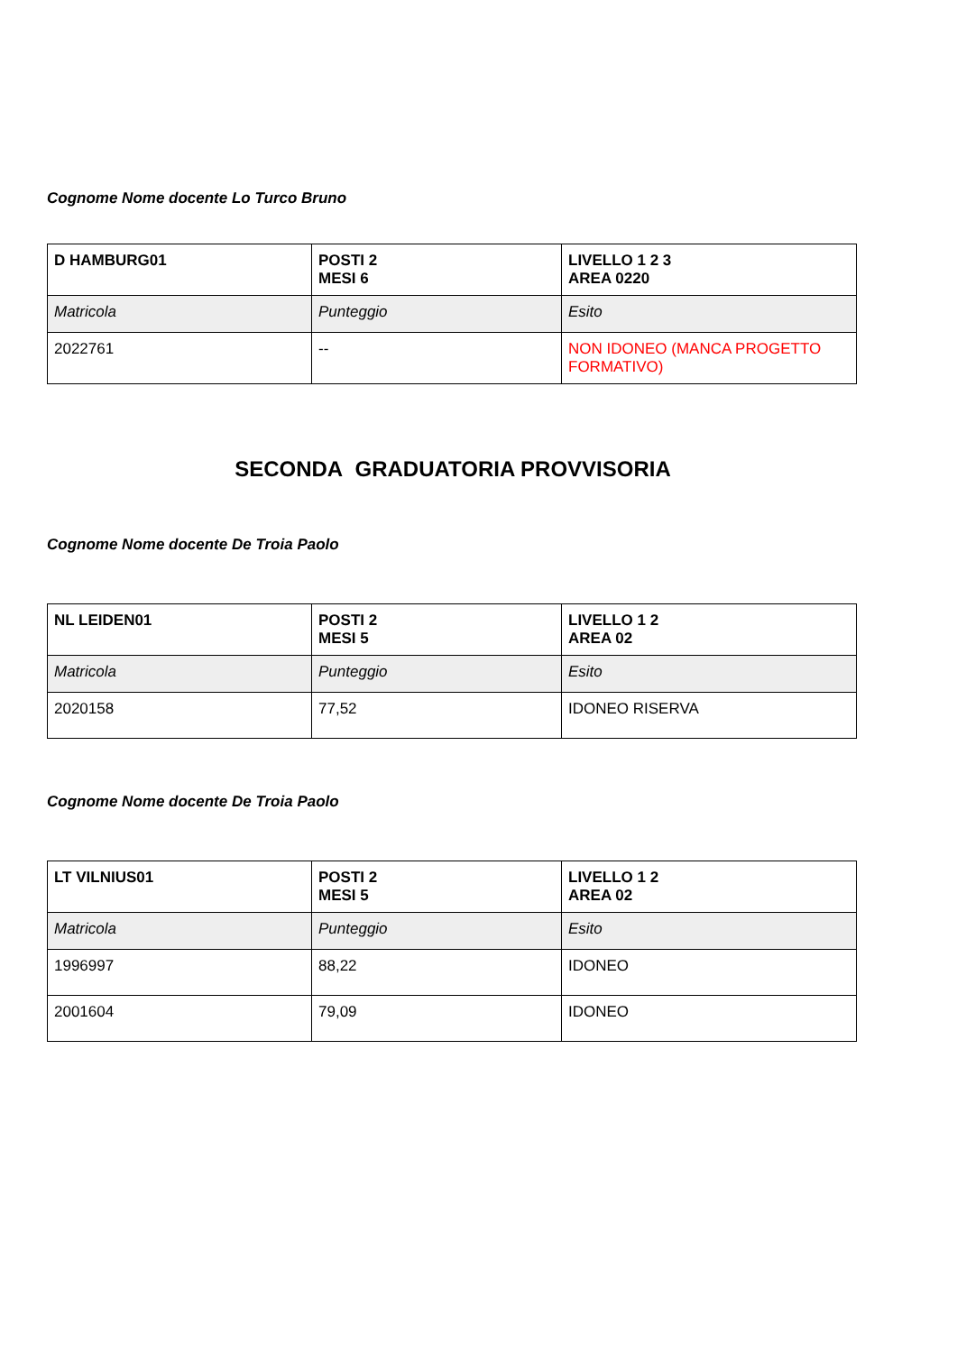Cognome Nome docente Lo Turco Bruno
| D HAMBURG01 | POSTI 2 MESI 6 | LIVELLO 1 2 3 AREA 0220 |
| Matricola | Punteggio | Esito |
| 2022761 | -- | NON IDONEO (MANCA PROGETTO FORMATIVO) |
SECONDA GRADUATORIA PROVVISORIA
Cognome Nome docente De Troia Paolo
| NL LEIDEN01 | POSTI 2 MESI 5 | LIVELLO 1 2 AREA 02 |
| Matricola | Punteggio | Esito |
| 2020158 | 77,52 | IDONEO RISERVA |
Cognome Nome docente De Troia Paolo
| LT VILNIUS01 | POSTI 2 MESI 5 | LIVELLO 1 2 AREA 02 |
| Matricola | Punteggio | Esito |
| 1996997 | 88,22 | IDONEO |
| 2001604 | 79,09 | IDONEO |